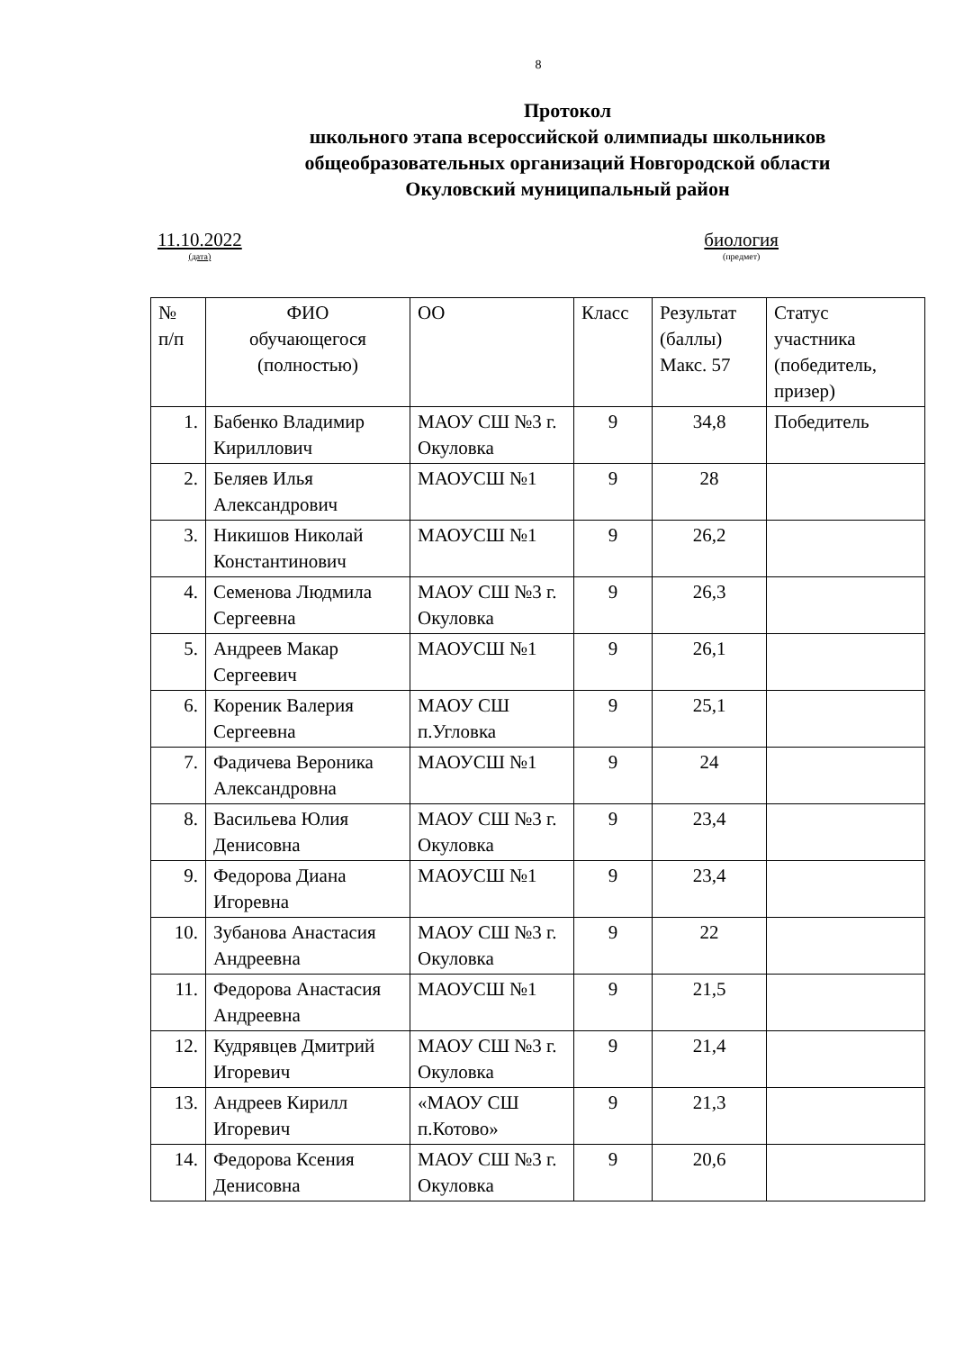8
Протокол
школьного этапа всероссийской олимпиады школьников
общеобразовательных организаций Новгородской области
Окуловский муниципальный район
11.10.2022
(дата)
биология
(предмет)
| № п/п | ФИО обучающегося (полностью) | ОО | Класс | Результат (баллы) Макс. 57 | Статус участника (победитель, призер) |
| --- | --- | --- | --- | --- | --- |
| 1. | Бабенко Владимир Кириллович | МАОУ СШ №3 г. Окуловка | 9 | 34,8 | Победитель |
| 2. | Беляев Илья Александрович | МАОУСШ №1 | 9 | 28 | |
| 3. | Никишов Николай Константинович | МАОУСШ №1 | 9 | 26,2 | |
| 4. | Семенова Людмила Сергеевна | МАОУ СШ №3 г. Окуловка | 9 | 26,3 | |
| 5. | Андреев Макар Сергеевич | МАОУСШ №1 | 9 | 26,1 | |
| 6. | Кореник Валерия Сергеевна | МАОУ СШ п.Угловка | 9 | 25,1 | |
| 7. | Фадичева Вероника Александровна | МАОУСШ №1 | 9 | 24 | |
| 8. | Васильева Юлия Денисовна | МАОУ СШ №3 г. Окуловка | 9 | 23,4 | |
| 9. | Федорова Диана Игоревна | МАОУСШ №1 | 9 | 23,4 | |
| 10. | Зубанова Анастасия Андреевна | МАОУ СШ №3 г. Окуловка | 9 | 22 | |
| 11. | Федорова Анастасия Андреевна | МАОУСШ №1 | 9 | 21,5 | |
| 12. | Кудрявцев Дмитрий Игоревич | МАОУ СШ №3 г. Окуловка | 9 | 21,4 | |
| 13. | Андреев Кирилл Игоревич | «МАОУ СШ п.Котово» | 9 | 21,3 | |
| 14. | Федорова Ксения Денисовна | МАОУ СШ №3 г. Окуловка | 9 | 20,6 | |